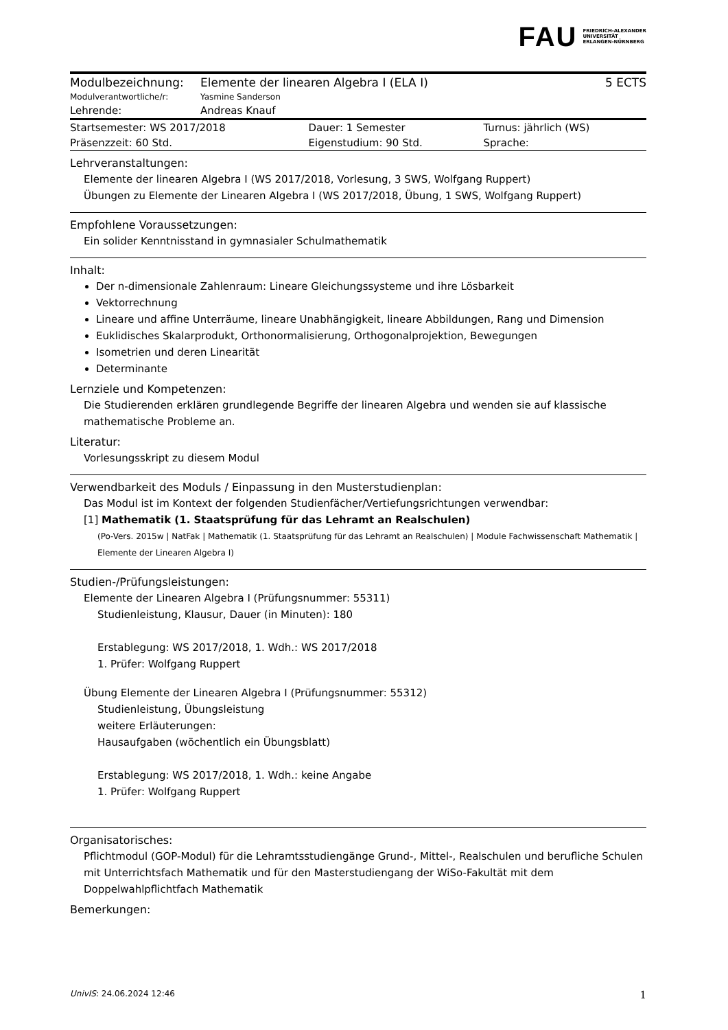FAU FRIEDRICH-ALEXANDER
UNIVERSITÄT
ERLANGEN-NÜRNBERG
| Modulbezeichnung: | Elemente der linearen Algebra I (ELA I) | 5 ECTS |
| Modulverantwortliche/r: | Yasmine Sanderson | |
| Lehrende: | Andreas Knauf | |
| Startsemester: WS 2017/2018 | Dauer: 1 Semester | Turnus: jährlich (WS) |
| Präsenzzeit: 60 Std. | Eigenstudium: 90 Std. | Sprache: |
Lehrveranstaltungen:
Elemente der linearen Algebra I (WS 2017/2018, Vorlesung, 3 SWS, Wolfgang Ruppert)
Übungen zu Elemente der Linearen Algebra I (WS 2017/2018, Übung, 1 SWS, Wolfgang Ruppert)
Empfohlene Voraussetzungen:
Ein solider Kenntnisstand in gymnasialer Schulmathematik
Inhalt:
Der n-dimensionale Zahlenraum: Lineare Gleichungssysteme und ihre Lösbarkeit
Vektorrechnung
Lineare und affine Unterräume, lineare Unabhängigkeit, lineare Abbildungen, Rang und Dimension
Euklidisches Skalarprodukt, Orthonormalisierung, Orthogonalprojektion, Bewegungen
Isometrien und deren Linearität
Determinante
Lernziele und Kompetenzen:
Die Studierenden erklären grundlegende Begriffe der linearen Algebra und wenden sie auf klassische mathematische Probleme an.
Literatur:
Vorlesungsskript zu diesem Modul
Verwendbarkeit des Moduls / Einpassung in den Musterstudienplan:
Das Modul ist im Kontext der folgenden Studienfächer/Vertiefungsrichtungen verwendbar:
[1] Mathematik (1. Staatsprüfung für das Lehramt an Realschulen)
(Po-Vers. 2015w | NatFak | Mathematik (1. Staatsprüfung für das Lehramt an Realschulen) | Module Fachwissenschaft Mathematik | Elemente der Linearen Algebra I)
Studien-/Prüfungsleistungen:
Elemente der Linearen Algebra I (Prüfungsnummer: 55311)
Studienleistung, Klausur, Dauer (in Minuten): 180
Erstablegung: WS 2017/2018, 1. Wdh.: WS 2017/2018
1. Prüfer: Wolfgang Ruppert
Übung Elemente der Linearen Algebra I (Prüfungsnummer: 55312)
Studienleistung, Übungsleistung
weitere Erläuterungen:
Hausaufgaben (wöchentlich ein Übungsblatt)
Erstablegung: WS 2017/2018, 1. Wdh.: keine Angabe
1. Prüfer: Wolfgang Ruppert
Organisatorisches:
Pflichtmodul (GOP-Modul) für die Lehramtsstudiengänge Grund-, Mittel-, Realschulen und berufliche Schulen mit Unterrichtsfach Mathematik und für den Masterstudiengang der WiSo-Fakultät mit dem Doppelwahlpflichtfach Mathematik
Bemerkungen:
UnivIS: 24.06.2024 12:46 1